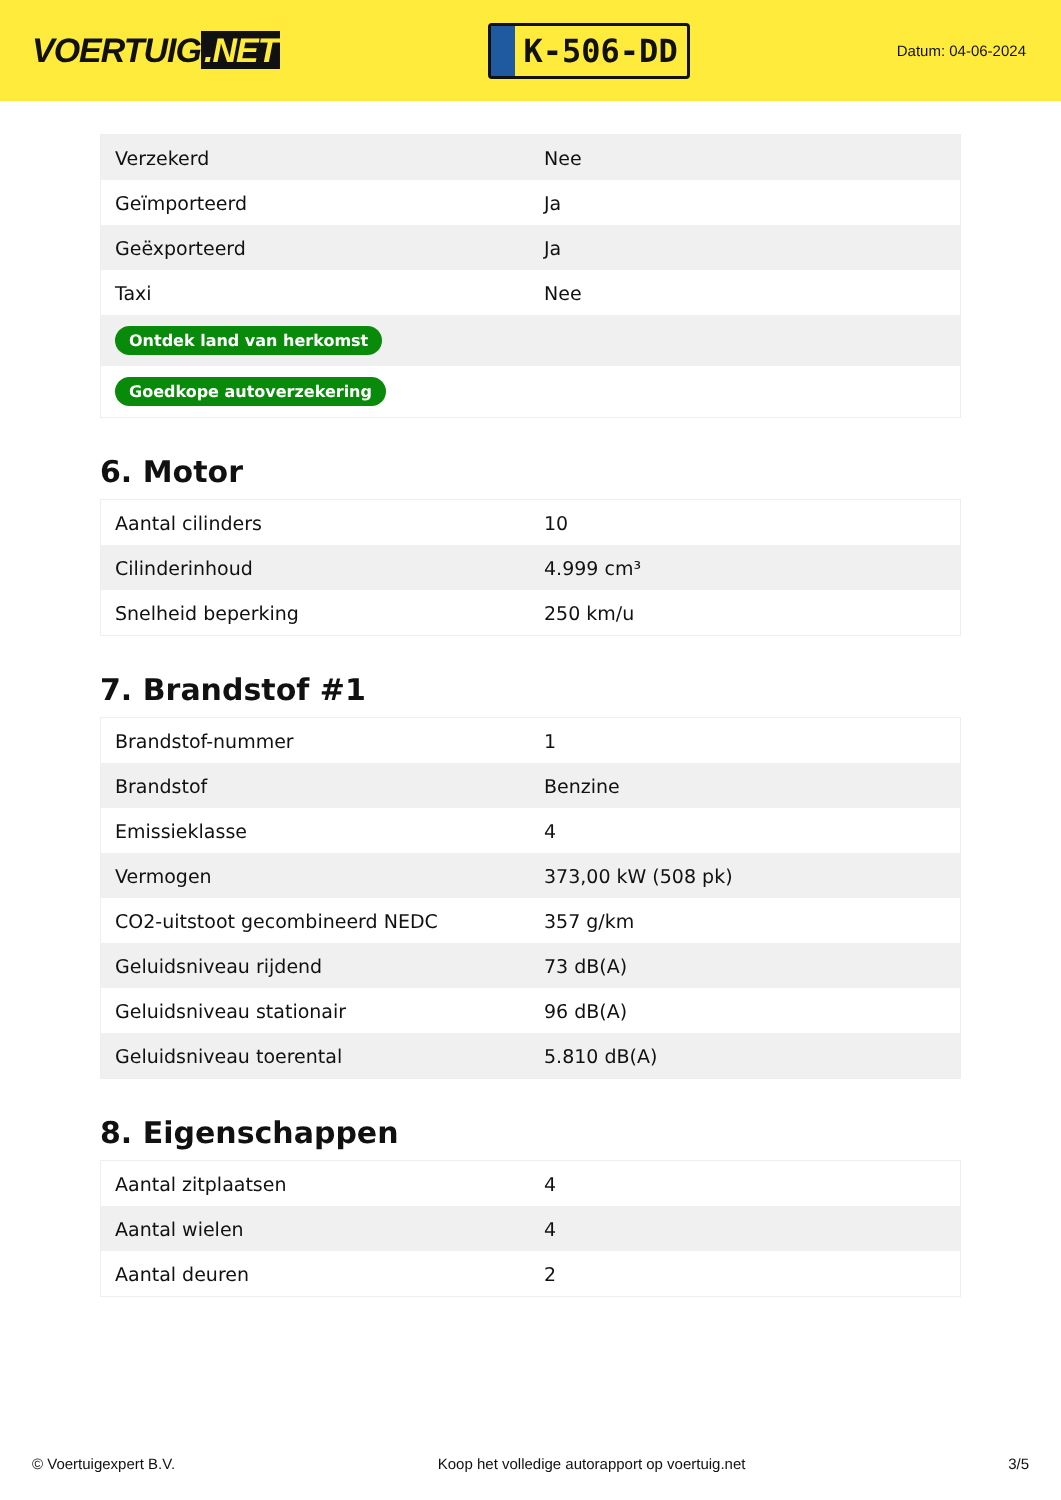VOERTUIG.NET
K-506-DD
Datum: 04-06-2024
| Verzekerd | Nee |
| Geïmporteerd | Ja |
| Geëxporteerd | Ja |
| Taxi | Nee |
| Ontdek land van herkomst | |
| Goedkope autoverzekering | |
6. Motor
| Aantal cilinders | 10 |
| Cilinderinhoud | 4.999 cm³ |
| Snelheid beperking | 250 km/u |
7. Brandstof #1
| Brandstof-nummer | 1 |
| Brandstof | Benzine |
| Emissieklasse | 4 |
| Vermogen | 373,00 kW (508 pk) |
| CO2-uitstoot gecombineerd NEDC | 357 g/km |
| Geluidsniveau rijdend | 73 dB(A) |
| Geluidsniveau stationair | 96 dB(A) |
| Geluidsniveau toerental | 5.810 dB(A) |
8. Eigenschappen
| Aantal zitplaatsen | 4 |
| Aantal wielen | 4 |
| Aantal deuren | 2 |
© Voertuigexpert B.V. Koop het volledige autorapport op voertuig.net 3/5